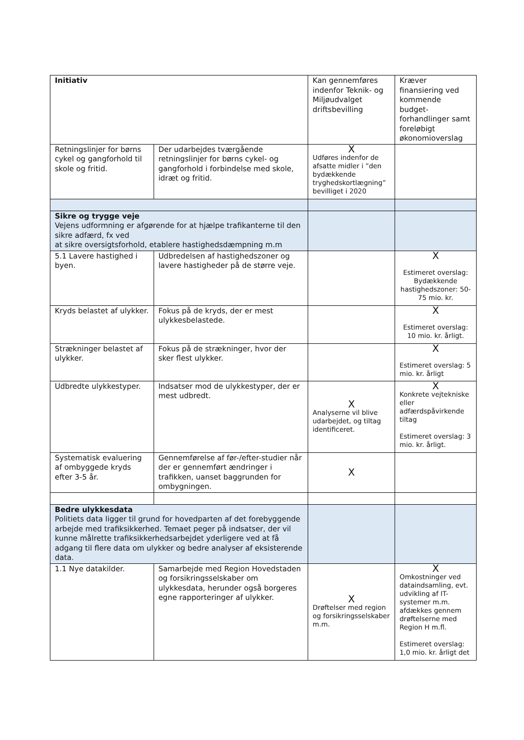| Initiativ | | Kan gennemføres indenfor Teknik- og Miljøudvalget driftsbevilling | Kræver finansiering ved kommende budget-forhandlinger samt foreløbigt økonomioverslag |
| --- | --- | --- | --- |
| Retningslinjer for børns cykel og gangforhold til skole og fritid. | Der udarbejdes tværgående retningslinjer for børns cykel- og gangforhold i forbindelse med skole, idræt og fritid. | X Udføres indenfor de afsatte midler i ”den bydækkende tryghedskortlægning” bevilliget i 2020 | |
| Sikre og trygge veje Vejens udformning er afgørende for at hjælpe trafikanterne til den sikre adfærd, fx ved at sikre oversigtsforhold, etablere hastighedsdæmpning m.m | | | |
| 5.1 Lavere hastighed i byen. | Udbredelsen af hastighedszoner og lavere hastigheder på de større veje. | | X Estimeret overslag: Bydækkende hastighedszoner: 50-75 mio. kr. |
| Kryds belastet af ulykker. | Fokus på de kryds, der er mest ulykkesbelastede. | | X Estimeret overslag: 10 mio. kr. årligt. |
| Strækninger belastet af ulykker. | Fokus på de strækninger, hvor der sker flest ulykker. | | X Estimeret overslag: 5 mio. kr. årligt |
| Udbredte ulykkestyper. | Indsatser mod de ulykkestyper, der er mest udbredt. | X Analyserne vil blive udarbejdet, og tiltag identificeret. | X Konkrete vejtekniske eller adfærdspåvirkende tiltag Estimeret overslag: 3 mio. kr. årligt. |
| Systematisk evaluering af ombyggede kryds efter 3-5 år. | Gennemførelse af før-/efter-studier når der er gennemført ændringer i trafikken, uanset baggrunden for ombygningen. | X | |
| Bedre ulykkesdata Politiets data ligger til grund for hovedparten af det forebyggende arbejde med trafiksikkerhed. Temaet peger på indsatser, der vil kunne målrette trafiksikkerhedsarbejdet yderligere ved at få adgang til flere data om ulykker og bedre analyser af eksisterende data. | | | |
| 1.1 Nye datakilder. | Samarbejde med Region Hovedstaden og forsikringsselskaber om ulykkesdata, herunder også borgeres egne rapporteringer af ulykker. | X Drøftelser med region og forsikringsselskaber m.m. | X Omkostninger ved dataindsamling, evt. udvikling af IT-systemer m.m. afdækkes gennem drøftelserne med Region H m.fl. Estimeret overslag: 1,0 mio. kr. årligt det |